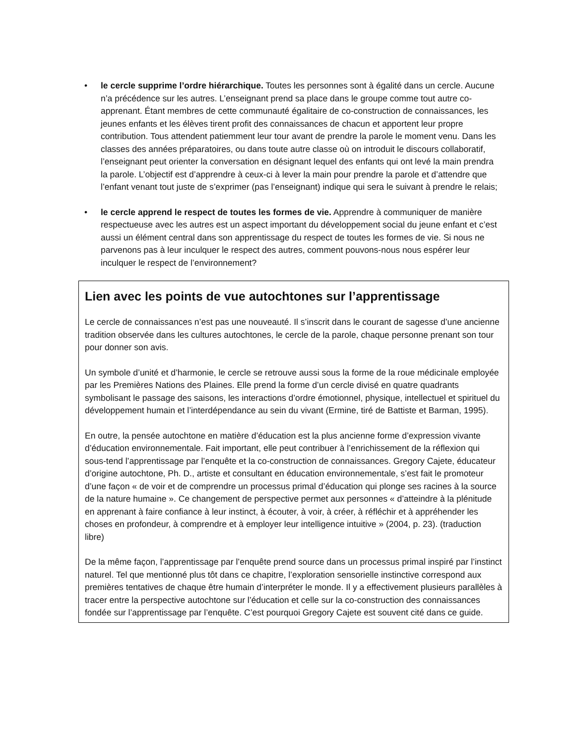• le cercle supprime l’ordre hiérarchique. Toutes les personnes sont à égalité dans un cercle. Aucune n’a précédence sur les autres. L’enseignant prend sa place dans le groupe comme tout autre co-apprenant. Étant membres de cette communauté égalitaire de co-construction de connaissances, les jeunes enfants et les élèves tirent profit des connaissances de chacun et apportent leur propre contribution. Tous attendent patiemment leur tour avant de prendre la parole le moment venu. Dans les classes des années préparatoires, ou dans toute autre classe où on introduit le discours collaboratif, l’enseignant peut orienter la conversation en désignant lequel des enfants qui ont levé la main prendra la parole. L’objectif est d’apprendre à ceux-ci à lever la main pour prendre la parole et d’attendre que l’enfant venant tout juste de s’exprimer (pas l’enseignant) indique qui sera le suivant à prendre le relais;
• le cercle apprend le respect de toutes les formes de vie. Apprendre à communiquer de manière respectueuse avec les autres est un aspect important du développement social du jeune enfant et c’est aussi un élément central dans son apprentissage du respect de toutes les formes de vie. Si nous ne parvenons pas à leur inculquer le respect des autres, comment pouvons-nous nous espérer leur inculquer le respect de l’environnement?
Lien avec les points de vue autochtones sur l’apprentissage
Le cercle de connaissances n’est pas une nouveauté. Il s’inscrit dans le courant de sagesse d’une ancienne tradition observée dans les cultures autochtones, le cercle de la parole, chaque personne prenant son tour pour donner son avis.
Un symbole d’unité et d’harmonie, le cercle se retrouve aussi sous la forme de la roue médicinale employée par les Premières Nations des Plaines. Elle prend la forme d’un cercle divisé en quatre quadrants symbolisant le passage des saisons, les interactions d’ordre émotionnel, physique, intellectuel et spirituel du développement humain et l’interdépendance au sein du vivant (Ermine, tiré de Battiste et Barman, 1995).
En outre, la pensée autochtone en matière d’éducation est la plus ancienne forme d’expression vivante d’éducation environnementale. Fait important, elle peut contribuer à l’enrichissement de la réflexion qui sous-tend l’apprentissage par l’enquête et la co-construction de connaissances. Gregory Cajete, éducateur d’origine autochtone, Ph. D., artiste et consultant en éducation environnementale, s’est fait le promoteur d’une façon « de voir et de comprendre un processus primal d’éducation qui plonge ses racines à la source de la nature humaine ». Ce changement de perspective permet aux personnes « d’atteindre à la plénitude en apprenant à faire confiance à leur instinct, à écouter, à voir, à créer, à réfléchir et à appréhender les choses en profondeur, à comprendre et à employer leur intelligence intuitive » (2004, p. 23). (traduction libre)
De la même façon, l’apprentissage par l’enquête prend source dans un processus primal inspiré par l’instinct naturel. Tel que mentionné plus tôt dans ce chapitre, l’exploration sensorielle instinctive correspond aux premières tentatives de chaque être humain d’interpréter le monde. Il y a effectivement plusieurs parallèles à tracer entre la perspective autochtone sur l’éducation et celle sur la co-construction des connaissances fondée sur l’apprentissage par l’enquête. C’est pourquoi Gregory Cajete est souvent cité dans ce guide.